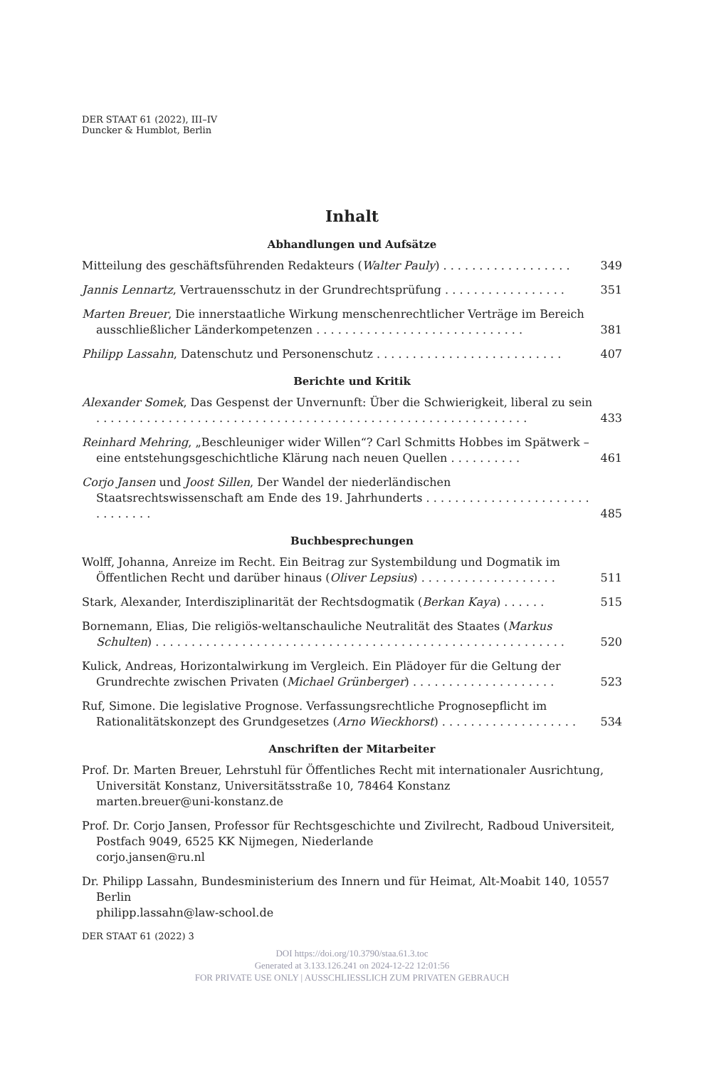DER STAAT 61 (2022), III–IV
Duncker & Humblot, Berlin
Inhalt
Abhandlungen und Aufsätze
Mitteilung des geschäftsführenden Redakteurs (Walter Pauly) . . . . . . . . . . . . . . . . . .
349
Jannis Lennartz, Vertrauensschutz in der Grundrechtsprüfung . . . . . . . . . . . . . . . . .
351
Marten Breuer, Die innerstaatliche Wirkung menschenrechtlicher Verträge im Bereich ausschließlicher Länderkompetenzen . . . . . . . . . . . . . . . . . . . . . . . . . . . . .
381
Philipp Lassahn, Datenschutz und Personenschutz . . . . . . . . . . . . . . . . . . . . . . . . . .
407
Berichte und Kritik
Alexander Somek, Das Gespenst der Unvernunft: Über die Schwierigkeit, liberal zu sein . . . . . . . . . . . . . . . . . . . . . . . . . . . . . . . . . . . . . . . . . . . . . . . . . . . . . . . . . . . .
433
Reinhard Mehring, „Beschleuniger wider Willen“? Carl Schmitts Hobbes im Spätwerk – eine entstehungsgeschichtliche Klärung nach neuen Quellen . . . . . . . . . .
461
Corjo Jansen und Joost Sillen, Der Wandel der niederländischen Staatsrechtswissenschaft am Ende des 19. Jahrhunderts . . . . . . . . . . . . . . . . . . . . . . . . . . . . . . .
485
Buchbesprechungen
Wolff, Johanna, Anreize im Recht. Ein Beitrag zur Systembildung und Dogmatik im Öffentlichen Recht und darüber hinaus (Oliver Lepsius) . . . . . . . . . . . . . . . . . . .
511
Stark, Alexander, Interdisziplinarität der Rechtsdogmatik (Berkan Kaya) . . . . . .
515
Bornemann, Elias, Die religiös-weltanschauliche Neutralität des Staates (Markus Schulten) . . . . . . . . . . . . . . . . . . . . . . . . . . . . . . . . . . . . . . . . . . . . . . . . . . . . . . . . .
520
Kulick, Andreas, Horizontalwirkung im Vergleich. Ein Plädoyer für die Geltung der Grundrechte zwischen Privaten (Michael Grünberger) . . . . . . . . . . . . . . . . . . . .
523
Ruf, Simone. Die legislative Prognose. Verfassungsrechtliche Prognosepflicht im Rationalitätskonzept des Grundgesetzes (Arno Wieckhorst) . . . . . . . . . . . . . . . . . . .
534
Anschriften der Mitarbeiter
Prof. Dr. Marten Breuer, Lehrstuhl für Öffentliches Recht mit internationaler Ausrichtung, Universität Konstanz, Universitätsstraße 10, 78464 Konstanz
marten.breuer@uni-konstanz.de
Prof. Dr. Corjo Jansen, Professor für Rechtsgeschichte und Zivilrecht, Radboud Universiteit, Postfach 9049, 6525 KK Nijmegen, Niederlande
corjo.jansen@ru.nl
Dr. Philipp Lassahn, Bundesministerium des Innern und für Heimat, Alt-Moabit 140, 10557 Berlin
philipp.lassahn@law-school.de
DER STAAT 61 (2022) 3
DOI https://doi.org/10.3790/staa.61.3.toc
Generated at 3.133.126.241 on 2024-12-22 12:01:56
FOR PRIVATE USE ONLY | AUSSCHLIESSLICH ZUM PRIVATEN GEBRAUCH